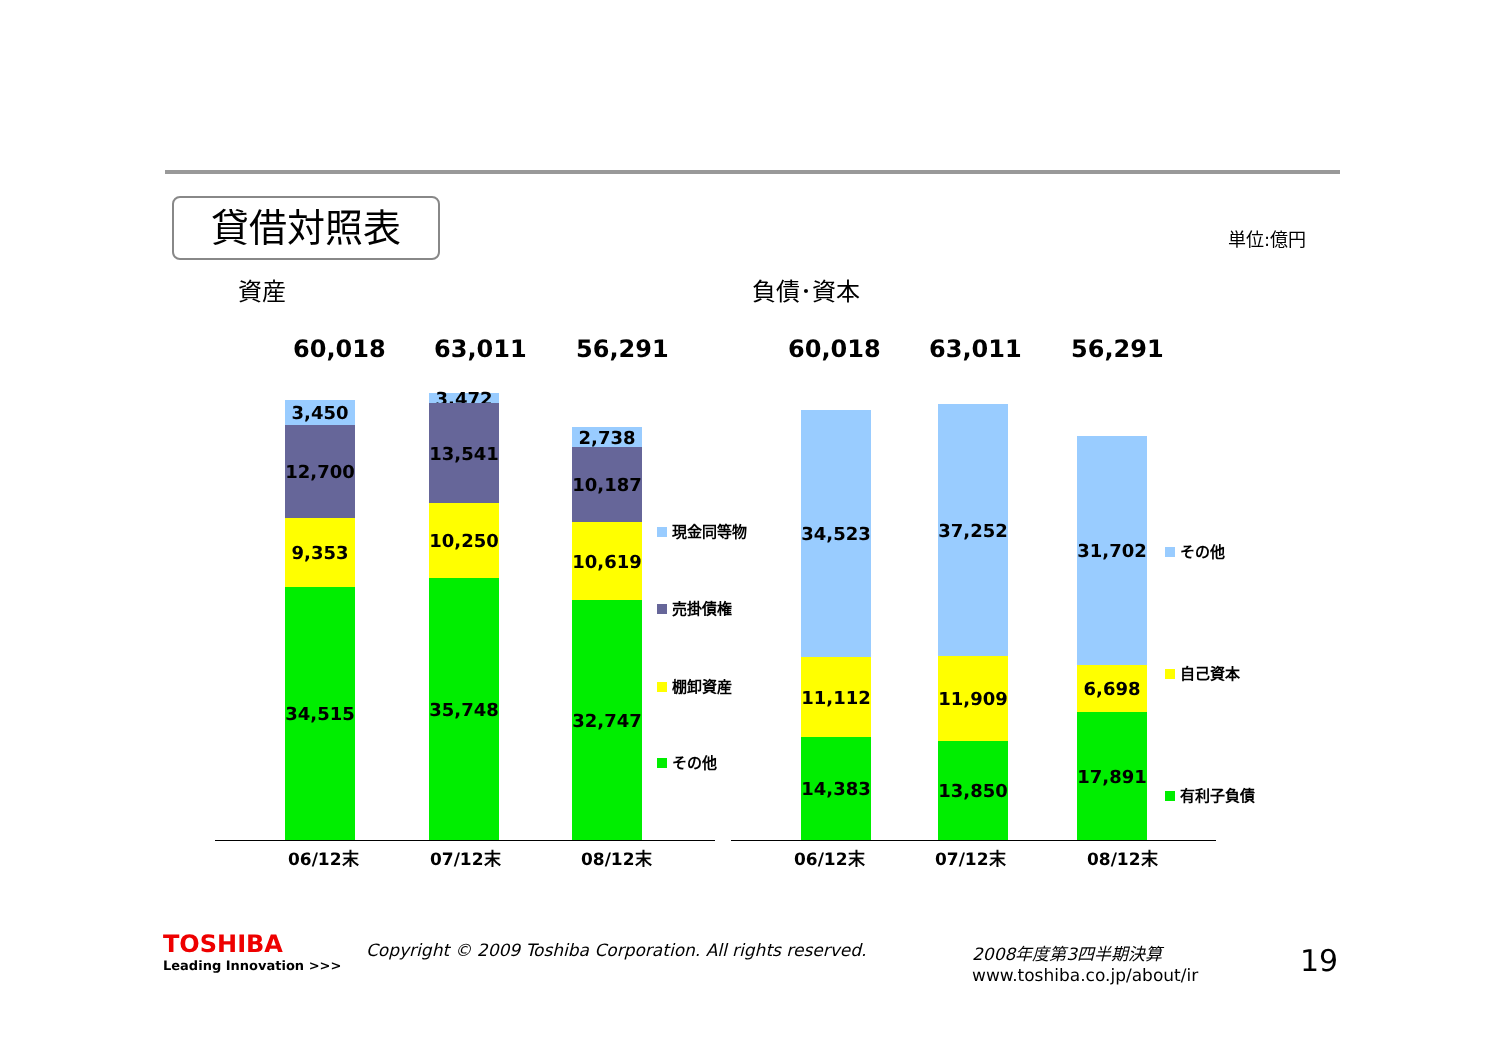貸借対照表 単位:億円
資産 負債･資本
60,018 63,011 56,291
3,450
12,700
9,353
34,515
3,472
13,541
10,250
35,748
2,738
10,187
10,619
32,747
06/12末 07/12末 08/12末
現金同等物
売掛債権
棚卸資産
その他
60,018 63,011 56,291
34,523
11,112
14,383
37,252
11,909
13,850
31,702
6,698
17,891
06/12末 07/12末 08/12末
その他
自己資本
有利子負債
TOSHIBA
Leading Innovation >>>
Copyright © 2009 Toshiba Corporation. All rights reserved.
2008年度第3四半期決算
www.toshiba.co.jp/about/ir
19